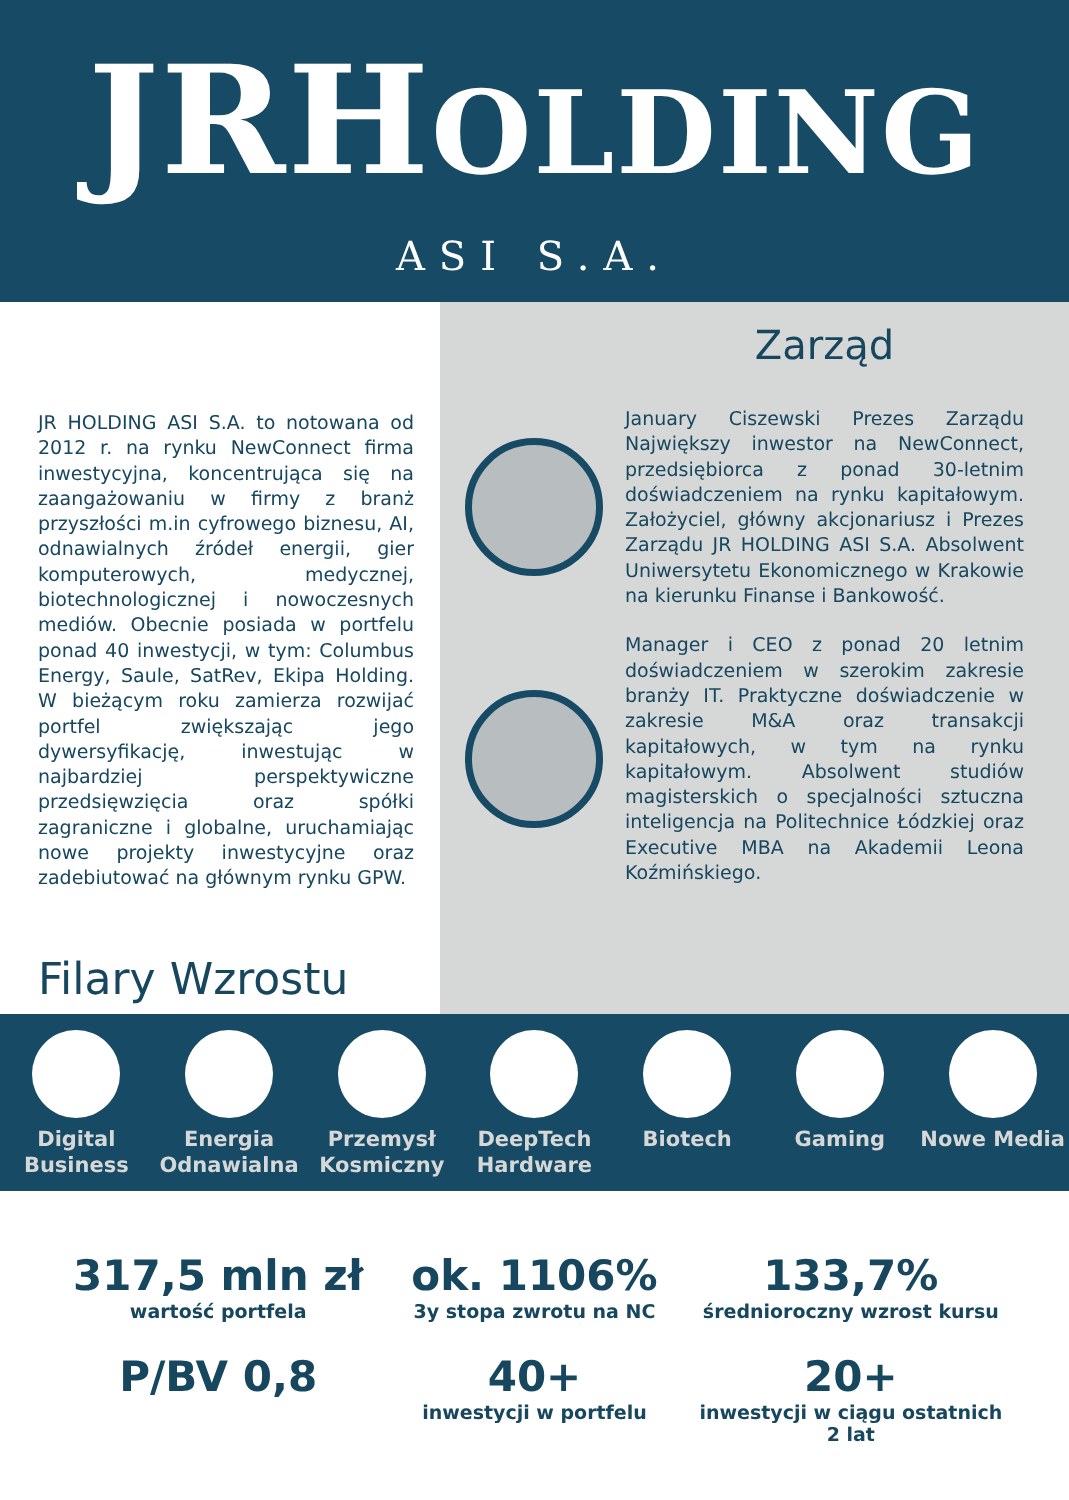JRHOLDING
ASI S.A.
JR HOLDING ASI S.A. to notowana od 2012 r. na rynku NewConnect firma inwestycyjna, koncentrująca się na zaangażowaniu w firmy z branż przyszłości m.in cyfrowego biznesu, AI, odnawialnych źródeł energii, gier komputerowych, medycznej, biotechnologicznej i nowoczesnych mediów. Obecnie posiada w portfelu ponad 40 inwestycji, w tym: Columbus Energy, Saule, SatRev, Ekipa Holding. W bieżącym roku zamierza rozwijać portfel zwiększając jego dywersyfikację, inwestując w najbardziej perspektywiczne przedsięwzięcia oraz spółki zagraniczne i globalne, uruchamiając nowe projekty inwestycyjne oraz zadebiutować na głównym rynku GPW.
Filary Wzrostu
Zarząd
January Ciszewski Prezes Zarządu Największy inwestor na NewConnect, przedsiębiorca z ponad 30-letnim doświadczeniem na rynku kapitałowym. Założyciel, główny akcjonariusz i Prezes Zarządu JR HOLDING ASI S.A. Absolwent Uniwersytetu Ekonomicznego w Krakowie na kierunku Finanse i Bankowość.
Manager i CEO z ponad 20 letnim doświadczeniem w szerokim zakresie branży IT. Praktyczne doświadczenie w zakresie M&A oraz transakcji kapitałowych, w tym na rynku kapitałowym. Absolwent studiów magisterskich o specjalności sztuczna inteligencja na Politechnice Łódzkiej oraz Executive MBA na Akademii Leona Koźmińskiego.
Digital Business
Energia Odnawialna
Przemysł Kosmiczny
DeepTech Hardware
Biotech Gaming Nowe Media
317,5 mln zł
wartość portfela
ok. 1106%
3y stopa zwrotu na NC
133,7%
średnioroczny wzrost kursu
P/BV 0,8
40+
inwestycji w portfelu
20+
inwestycji w ciągu ostatnich 2 lat